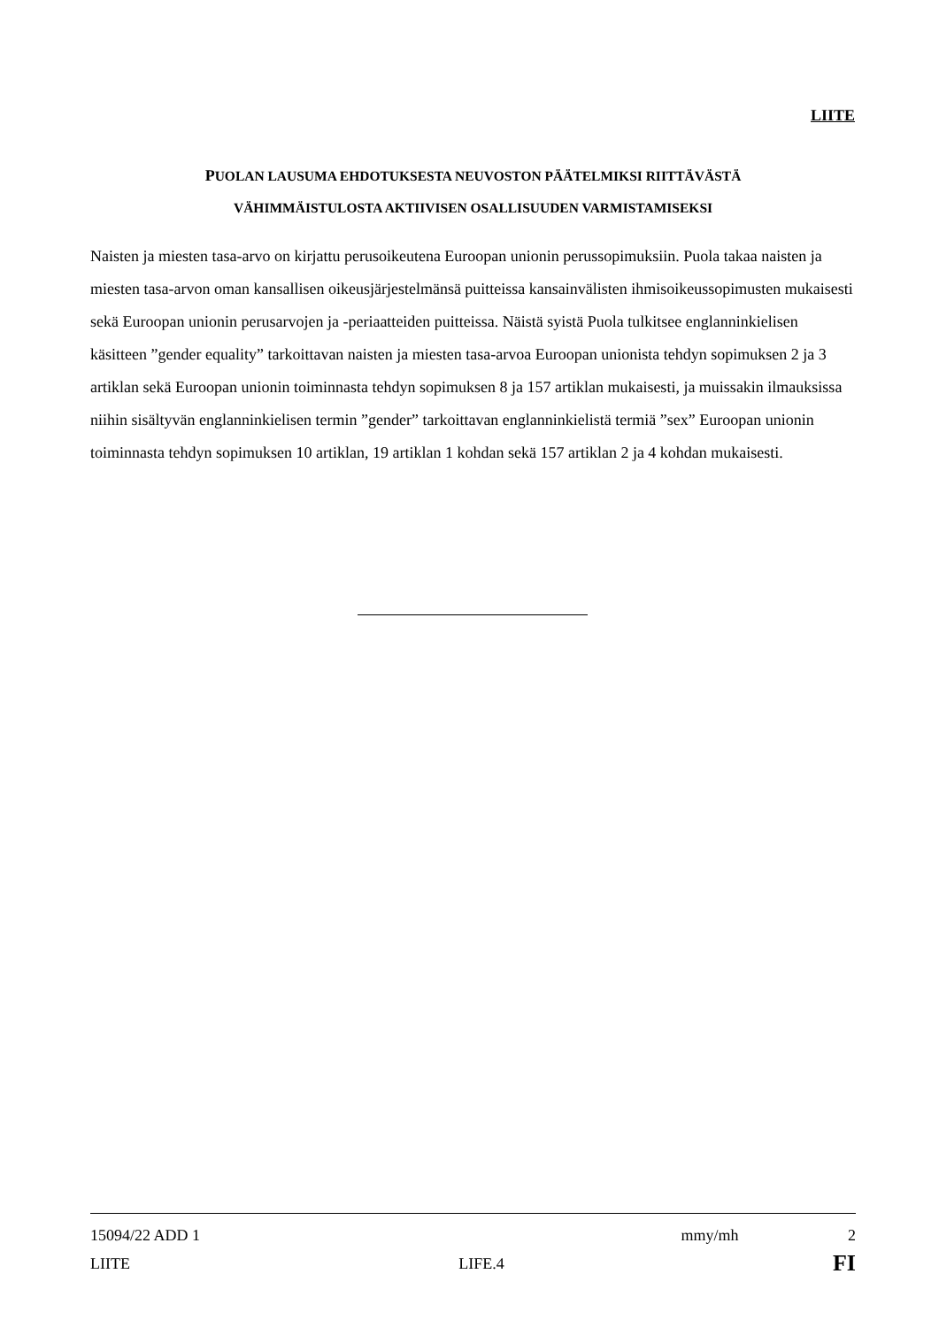LIITE
PUOLAN LAUSUMA EHDOTUKSESTA NEUVOSTON PÄÄTELMIKSI RIITTÄVÄSTÄ
VÄHIMMÄISTULOSTA AKTIIVISEN OSALLISUUDEN VARMISTAMISEKSI
Naisten ja miesten tasa-arvo on kirjattu perusoikeutena Euroopan unionin perussopimuksiin. Puola takaa naisten ja miesten tasa-arvon oman kansallisen oikeusjärjestelmänsä puitteissa kansainvälisten ihmisoikeussopimusten mukaisesti sekä Euroopan unionin perusarvojen ja -periaatteiden puitteissa. Näistä syistä Puola tulkitsee englanninkielisen käsitteen ”gender equality” tarkoittavan naisten ja miesten tasa-arvoa Euroopan unionista tehdyn sopimuksen 2 ja 3 artiklan sekä Euroopan unionin toiminnasta tehdyn sopimuksen 8 ja 157 artiklan mukaisesti, ja muissakin ilmauksissa niihin sisältyvän englanninkielisen termin ”gender” tarkoittavan englanninkielistä termiä ”sex” Euroopan unionin toiminnasta tehdyn sopimuksen 10 artiklan, 19 artiklan 1 kohdan sekä 157 artiklan 2 ja 4 kohdan mukaisesti.
15094/22 ADD 1 mmy/mh 2
LIITE LIFE.4 FI